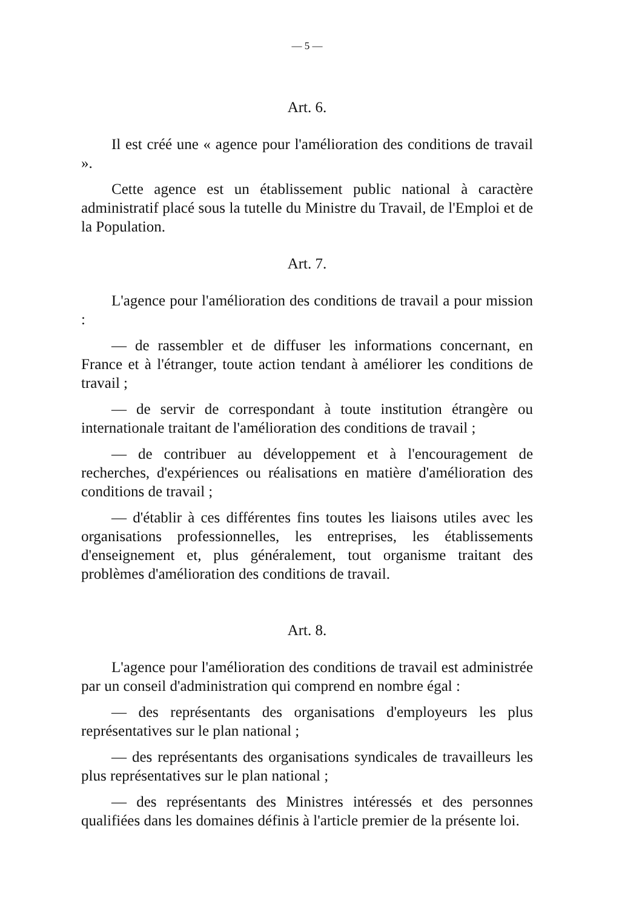— 5 —
Art. 6.
Il est créé une « agence pour l'amélioration des conditions de travail ».
Cette agence est un établissement public national à caractère administratif placé sous la tutelle du Ministre du Travail, de l'Emploi et de la Population.
Art. 7.
L'agence pour l'amélioration des conditions de travail a pour mission :
— de rassembler et de diffuser les informations concernant, en France et à l'étranger, toute action tendant à améliorer les conditions de travail ;
— de servir de correspondant à toute institution étrangère ou internationale traitant de l'amélioration des conditions de travail ;
— de contribuer au développement et à l'encouragement de recherches, d'expériences ou réalisations en matière d'amélioration des conditions de travail ;
— d'établir à ces différentes fins toutes les liaisons utiles avec les organisations professionnelles, les entreprises, les établissements d'enseignement et, plus généralement, tout organisme traitant des problèmes d'amélioration des conditions de travail.
Art. 8.
L'agence pour l'amélioration des conditions de travail est administrée par un conseil d'administration qui comprend en nombre égal :
— des représentants des organisations d'employeurs les plus représentatives sur le plan national ;
— des représentants des organisations syndicales de travailleurs les plus représentatives sur le plan national ;
— des représentants des Ministres intéressés et des personnes qualifiées dans les domaines définis à l'article premier de la présente loi.